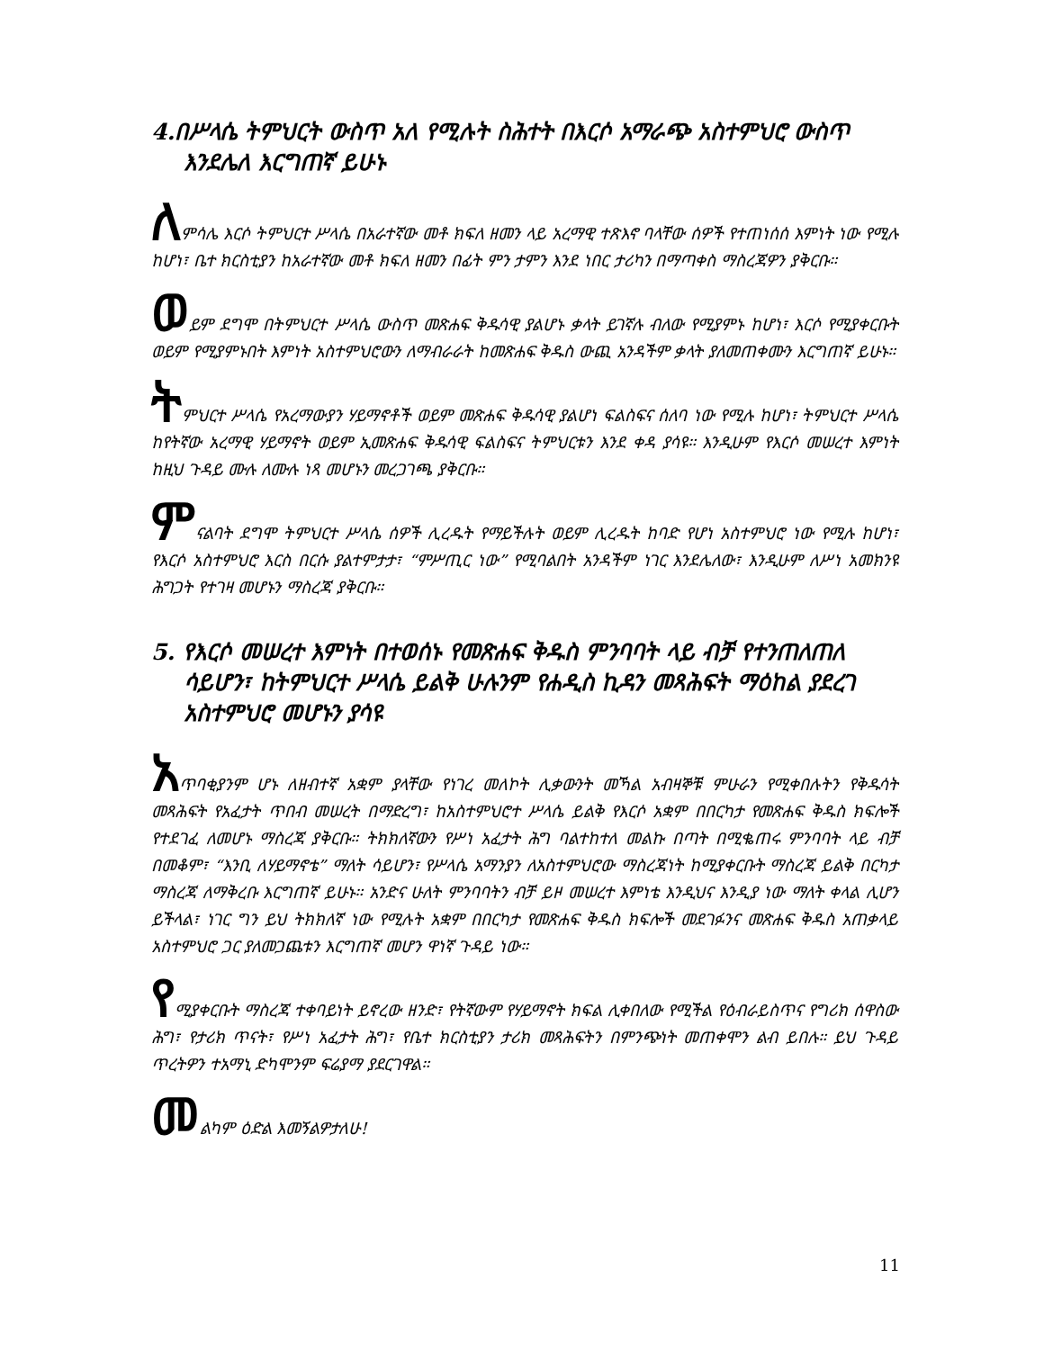4.በሥላሴ ትምህርት ውስጥ አለ የሚሉት ስሕተት በእርሶ አማራጭ አስተምህሮ ውስጥ እንደሌለ እርግጠኛ ይሁኑ
ለምሳሌ እርሶ ትምህርተ ሥላሴ በአራተኛው መቶ ክፍለ ዘመን ላይ አረማዊ ተጽእኖ ባላቸው ሰዎች የተጠነሰሰ እምነት ነው የሚሉ ከሆነ፣ ቤተ ክርስቲያን ከአራተኛው መቶ ክፍለ ዘመን በፊት ምን ታምን እንደ ነበር ታሪካን በማጣቀስ ማስረጃዎን ያቅርቡ።
ወይም ደግሞ በትምህርተ ሥላሴ ውስጥ መጽሐፍ ቅዱሳዊ ያልሆኑ ቃላት ይገኛሉ ብለው የሚያምኑ ከሆነ፣ እርሶ የሚያቀርቡት ወይም የሚያምኑበት እምነት አስተምህሮውን ለማብራራት ከመጽሐፍ ቅዱስ ውጪ አንዳችም ቃላት ያለመጠቀሙን እርግጠኛ ይሁኑ።
ትምህርተ ሥላሴ የአረማውያን ሃይማኖቶች ወይም መጽሐፍ ቅዱሳዊ ያልሆነ ፍልስፍና ሰለባ ነው የሚሉ ከሆነ፣ ትምህርተ ሥላሴ ከየትኛው አረማዊ ሃይማኖት ወይም ኢመጽሐፍ ቅዱሳዊ ፍልስፍና ትምህርቱን እንደ ቀዳ ያሳዩ። እንዲሁም የእርሶ መሠረተ እምነት ከዚህ ጉዳይ ሙሉ ለሙሉ ነጻ መሆኑን መረጋገጫ ያቅርቡ።
ምናልባት ደግሞ ትምህርተ ሥላሴ ሰዎች ሊረዱት የማይችሉት ወይም ሊረዱት ከባድ የሆነ አስተምህሮ ነው የሚሉ ከሆነ፣ የእርሶ አስተምህሮ እርስ በርሱ ያልተምታታ፣ “ምሥጢር ነው” የሚባልበት አንዳችም ነገር እንደሌለው፣ እንዲሁም ለሥነ አመክንዩ ሕግጋት የተገዛ መሆኑን ማስረጃ ያቅርቡ።
5. የእርሶ መሠረተ እምነት በተወሰኑ የመጽሐፍ ቅዱስ ምንባባት ላይ ብቻ የተንጠለጠለ ሳይሆን፣ ከትምህርተ ሥላሴ ይልቅ ሁሉንም የሐዲስ ኪዳን መጻሕፍት ማዕከል ያደረገ አስተምህሮ መሆኑን ያሳዩ
አጥባቂያንም ሆኑ ለዘብተኛ አቋም ያላቸው የነገረ መለኮት ሊቃውንት መኻል አብዛኞቹ ምሁራን የሚቀበሉትን የቅዱሳት መጻሕፍት የአፈታት ጥበብ መሠረት በማድረግ፣ ከአስተምህሮተ ሥላሴ ይልቅ የእርሶ አቋም በበርካታ የመጽሐፍ ቅዱስ ክፍሎች የተደገፈ ለመሆኑ ማስረጃ ያቅርቡ። ትክክለኛውን የሥነ አፈታት ሕግ ባልተከተለ መልኩ በጣት በሚቈጠሩ ምንባባት ላይ ብቻ በመቆም፣ “እንቢ ለሃይማኖቴ” ማለት ሳይሆን፣ የሥላሴ አማንያን ለአስተምህሮው ማስረጃነት ከሚያቀርቡት ማስረጃ ይልቅ በርካታ ማስረጃ ለማቅረቡ እርግጠኛ ይሁኑ። አንድና ሁለት ምንባባትን ብቻ ይዞ መሠረተ እምነቴ እንዲህና እንዲያ ነው ማለት ቀላል ሊሆን ይችላል፣ ነገር ግን ይህ ትክክለኛ ነው የሚሉት አቋም በበርካታ የመጽሐፍ ቅዱስ ክፍሎች መደገፉንና መጽሐፍ ቅዱስ አጠቃላይ አስተምህሮ ጋር ያለመጋጨቱን እርግጠኛ መሆን ዋነኛ ጉዳይ ነው።
የሚያቀርቡት ማስረጃ ተቀባይነት ይኖረው ዘንድ፣ የትኛውም የሃይማኖት ክፍል ሊቀበለው የሚችል የዕብራይስጥና የግሪክ ሰዋስው ሕግ፣ የታሪክ ጥናት፣ የሥነ አፈታት ሕግ፣ የቤተ ክርስቲያን ታሪክ መጻሕፍትን በምንጭነት መጠቀሞን ልብ ይበሉ። ይህ ጉዳይ ጥረትዎን ተአማኒ ድካሞንም ፍሬያማ ያደርገዋል።
መልካም ዕድል እመኝልዎታለሁ!
11